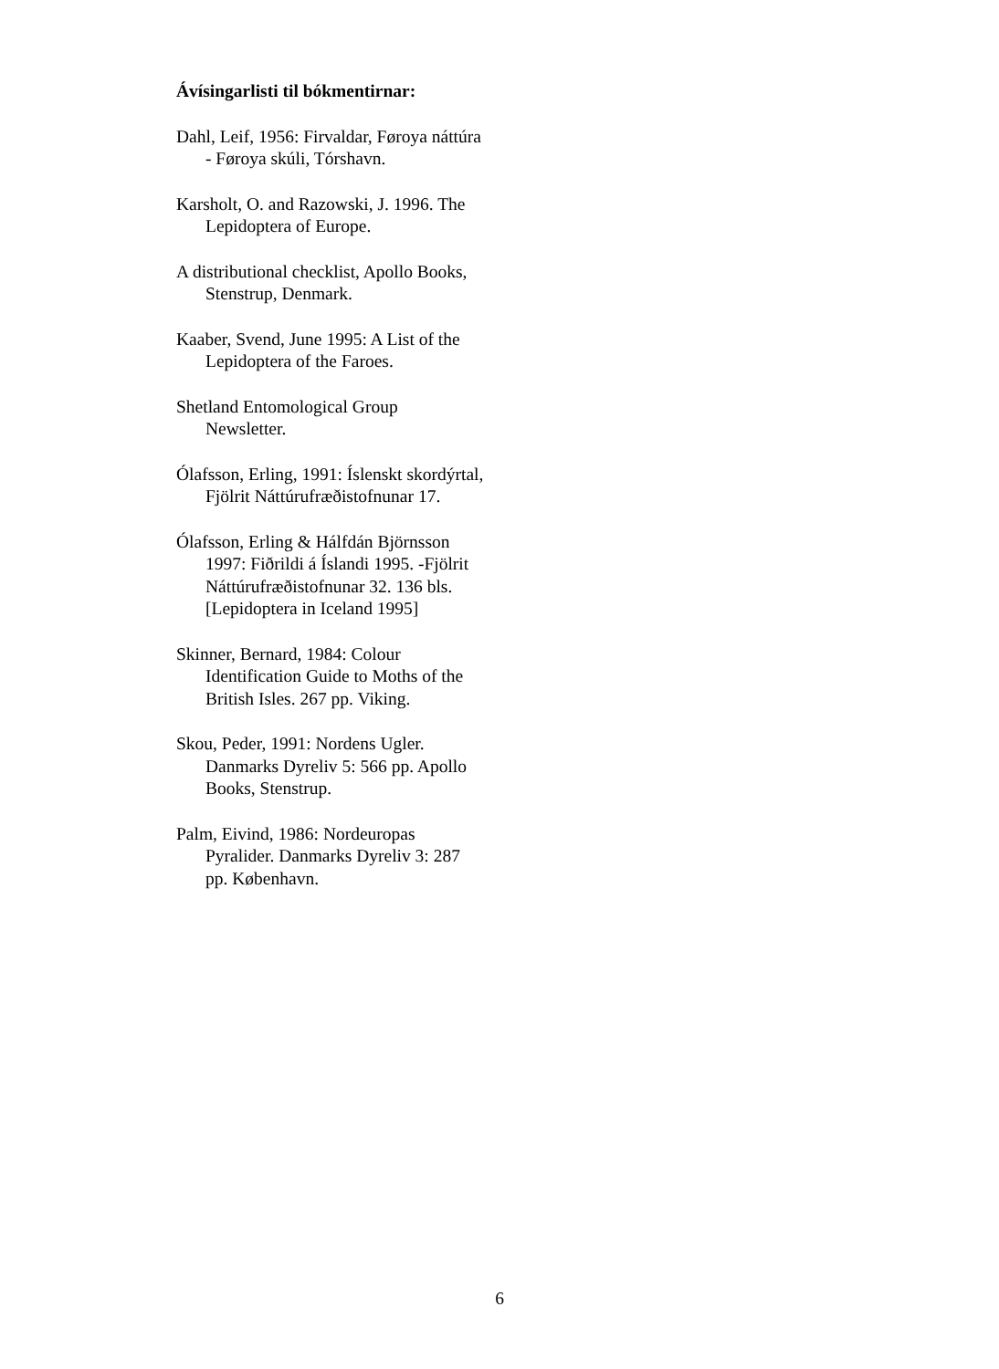Ávísingarlisti til bókmentirnar:
Dahl, Leif, 1956: Firvaldar, Føroya náttúra
- Føroya skúli, Tórshavn.
Karsholt, O. and Razowski, J. 1996. The
Lepidoptera of Europe.
A distributional checklist, Apollo Books,
Stenstrup, Denmark.
Kaaber, Svend, June 1995: A List of the
Lepidoptera of the Faroes.
Shetland Entomological Group
Newsletter.
Ólafsson, Erling, 1991: Íslenskt skordýrtal,
Fjölrit Náttúrufræðistofnunar 17.
Ólafsson, Erling & Hálfdán Björnsson
1997: Fiðrildi á Íslandi 1995. -Fjölrit
Náttúrufræðistofnunar 32. 136 bls.
[Lepidoptera in Iceland 1995]
Skinner, Bernard, 1984: Colour
Identification Guide to Moths of the
British Isles. 267 pp. Viking.
Skou, Peder, 1991: Nordens Ugler.
Danmarks Dyreliv 5: 566 pp. Apollo
Books, Stenstrup.
Palm, Eivind, 1986: Nordeuropas
Pyralider. Danmarks Dyreliv 3: 287
pp. København.
6